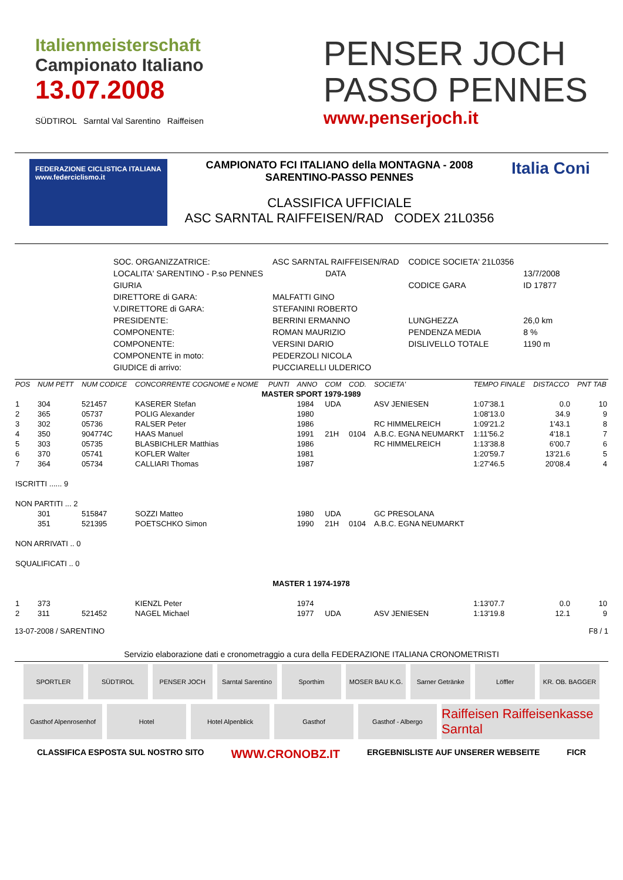Italienmeisterschaft
Campionato Italiano
13.07.2008
SÜDTIROL Sarntal Val Sarentino Raiffeisen
PENSER JOCH
PASSO PENNES
www.penserjoch.it
FEDERAZIONE CICLISTICA ITALIANA
www.federciclismo.it
CAMPIONATO FCI ITALIANO della MONTAGNA - 2008
SARENTINO-PASSO PENNES
CLASSIFICA UFFICIALE
ASC SARNTAL RAIFFEISEN/RAD CODEX 21L0356
Italia Coni
| SOC. ORGANIZZATRICE: | ASC SARNTAL RAIFFEISEN/RAD | CODICE SOCIETA' 21L0356 | |
| LOCALITA' SARENTINO - P.so PENNES | DATA | | 13/7/2008 |
| GIURIA | | CODICE GARA | ID 17877 |
| DIRETTORE di GARA: | MALFATTI GINO | | |
| V.DIRETTORE di GARA: | STEFANINI ROBERTO | | |
| PRESIDENTE: | BERRINI ERMANNO | LUNGHEZZA | 26,0 km |
| COMPONENTE: | ROMAN MAURIZIO | PENDENZA MEDIA | 8 % |
| COMPONENTE: | VERSINI DARIO | DISLIVELLO TOTALE | 1190 m |
| COMPONENTE in moto: | PEDERZOLI NICOLA | | |
| GIUDICE di arrivo: | PUCCIARELLI ULDERICO | | |
| POS | NUM PETT | NUM CODICE | CONCORRENTE COGNOME e NOME | PUNTI | ANNO | COM | COD. | SOCIETA' | TEMPO FINALE | DISTACCO | PNT TAB |
| --- | --- | --- | --- | --- | --- | --- | --- | --- | --- | --- | --- |
| MASTER SPORT 1979-1989 | | | | | | | | | | | |
| 1 | 304 | 521457 | KASERER Stefan | | 1984 | UDA | | ASV JENIESEN | 1:07'38.1 | 0.0 | 10 |
| 2 | 365 | 05737 | POLIG Alexander | | 1980 | | | | 1:08'13.0 | 34.9 | 9 |
| 3 | 302 | 05736 | RALSER Peter | | 1986 | | | RC HIMMELREICH | 1:09'21.2 | 1'43.1 | 8 |
| 4 | 350 | 904774C | HAAS Manuel | | 1991 | 21H | 0104 | A.B.C. EGNA NEUMARKT | 1:11'56.2 | 4'18.1 | 7 |
| 5 | 303 | 05735 | BLASBICHLER Matthias | | 1986 | | | RC HIMMELREICH | 1:13'38.8 | 6'00.7 | 6 |
| 6 | 370 | 05741 | KOFLER Walter | | 1981 | | | | 1:20'59.7 | 13'21.6 | 5 |
| 7 | 364 | 05734 | CALLIARI Thomas | | 1987 | | | | 1:27'46.5 | 20'08.4 | 4 |
| ISCRITTI ...... 9 | | | | | | | | | | | |
| NON PARTITI ... 2 | | | | | | | | | | | |
| | 301 | 515847 | SOZZI Matteo | | 1980 | UDA | | GC PRESOLANA | | | |
| | 351 | 521395 | POETSCHKO Simon | | 1990 | 21H | 0104 | A.B.C. EGNA NEUMARKT | | | |
| NON ARRIVATI .. 0 | | | | | | | | | | | |
| SQUALIFICATI .. 0 | | | | | | | | | | | |
| MASTER 1 1974-1978 | | | | | | | | | | | |
| 1 | 373 | | KIENZL Peter | | 1974 | | | | 1:13'07.7 | 0.0 | 10 |
| 2 | 311 | 521452 | NAGEL Michael | | 1977 | UDA | | ASV JENIESEN | 1:13'19.8 | 12.1 | 9 |
13-07-2008 / SARENTINO F8 / 1
Servizio elaborazione dati e cronometraggio a cura della FEDERAZIONE ITALIANA CRONOMETRISTI
SPORTLER SÜDTIROL PENSER JOCH Sarntal Sarentino Sporthim MOSER BAU K.G. Sarner Getränke Löffler KR. OB. BAGGER
Gasthof Alpenrosenhof Hotel Hotel Alpenblick Gasthof Gasthof - Albergo
Raiffeisen Raiffeisenkasse Sarntal
CLASSIFICA ESPOSTA SUL NOSTRO SITO WWW.CRONOBZ.IT ERGEBNISLISTE AUF UNSERER WEBSEITE FICR